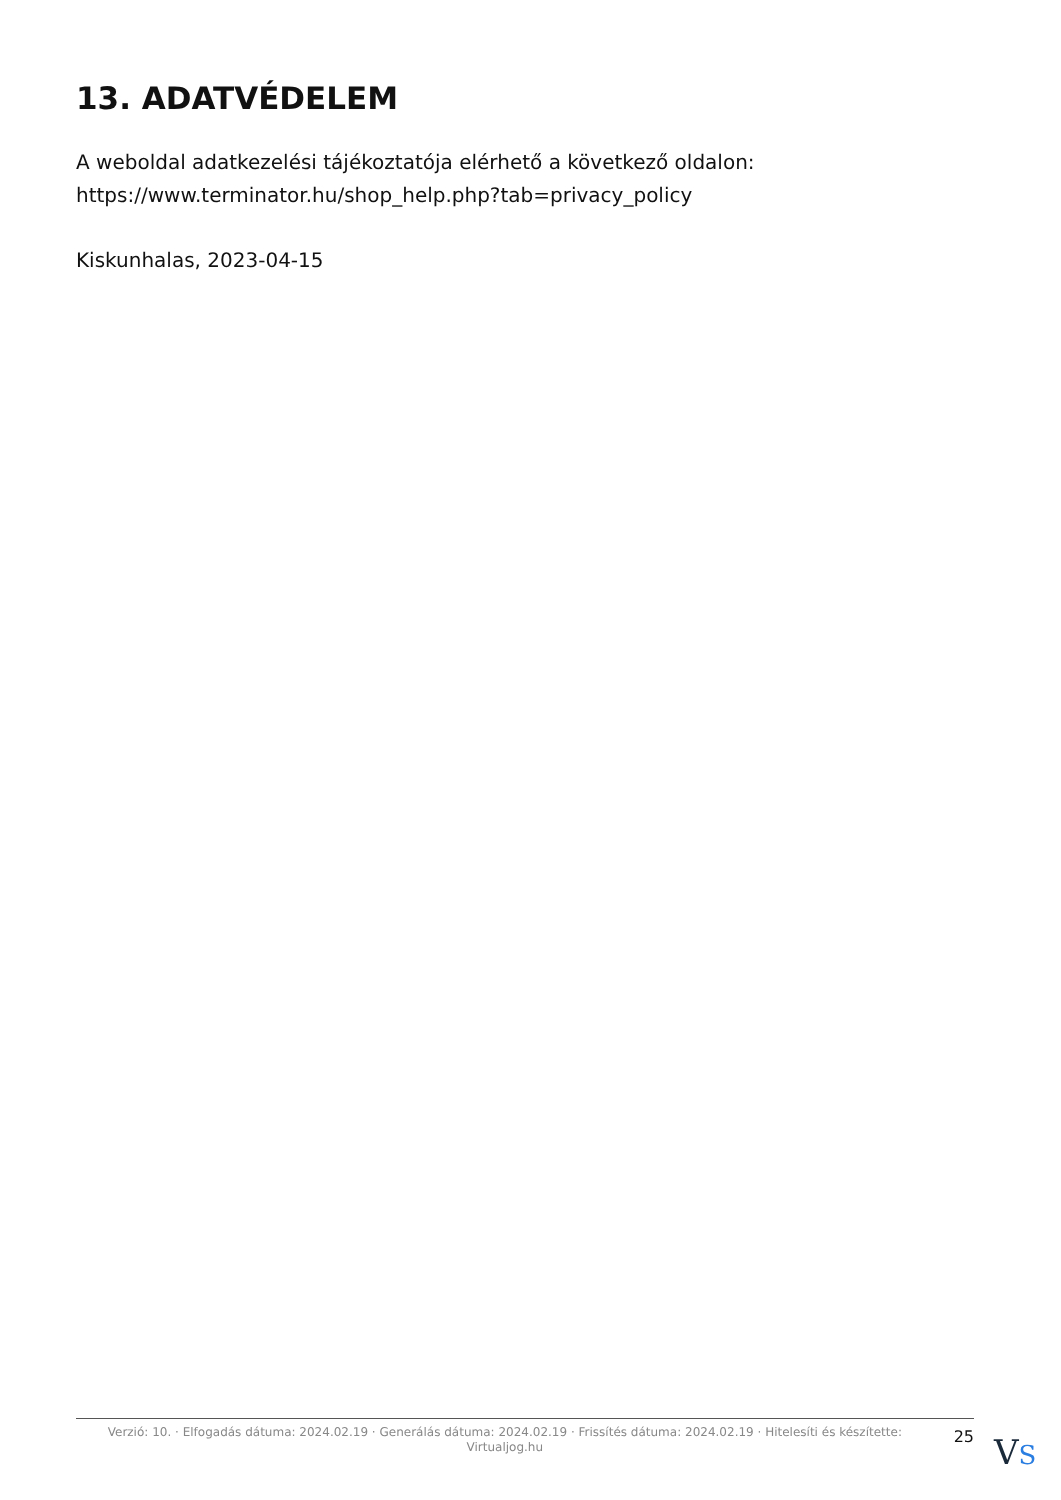13. ADATVÉDELEM
A weboldal adatkezelési tájékoztatója elérhető a következő oldalon: https://www.terminator.hu/shop_help.php?tab=privacy_policy
Kiskunhalas, 2023-04-15
Verzió: 10. · Elfogadás dátuma: 2024.02.19 · Generálás dátuma: 2024.02.19 · Frissítés dátuma: 2024.02.19 · Hitelesíti és készítette: Virtualjog.hu
25
VS